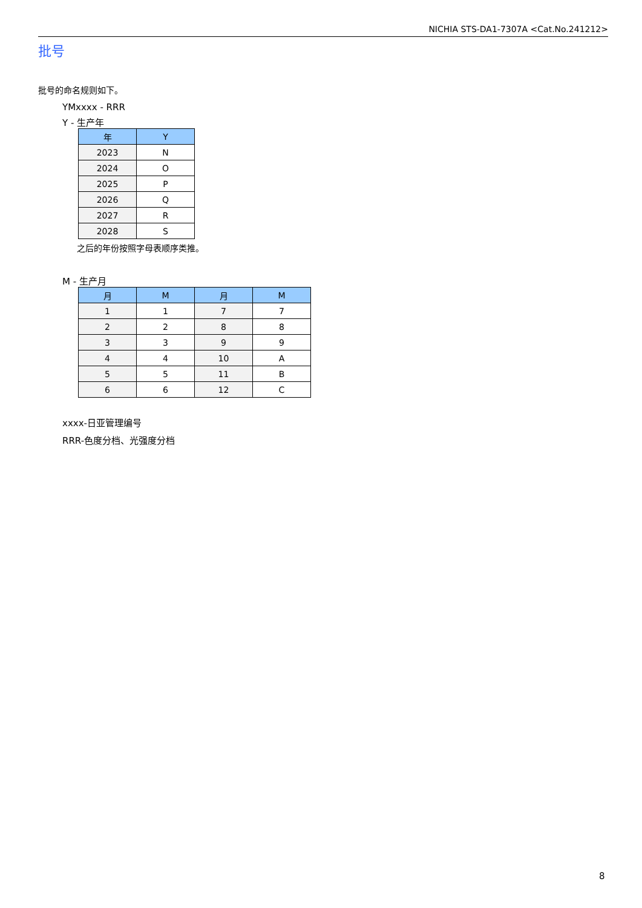NICHIA STS-DA1-7307A <Cat.No.241212>
批号
批号的命名规则如下。
YMxxxx - RRR
Y - 生产年
| 年 | Y |
| --- | --- |
| 2023 | N |
| 2024 | O |
| 2025 | P |
| 2026 | Q |
| 2027 | R |
| 2028 | S |
之后的年份按照字母表顺序类推。
M - 生产月
| 月 | M | 月 | M |
| --- | --- | --- | --- |
| 1 | 1 | 7 | 7 |
| 2 | 2 | 8 | 8 |
| 3 | 3 | 9 | 9 |
| 4 | 4 | 10 | A |
| 5 | 5 | 11 | B |
| 6 | 6 | 12 | C |
xxxx-日亚管理编号
RRR-色度分档、光强度分档
8